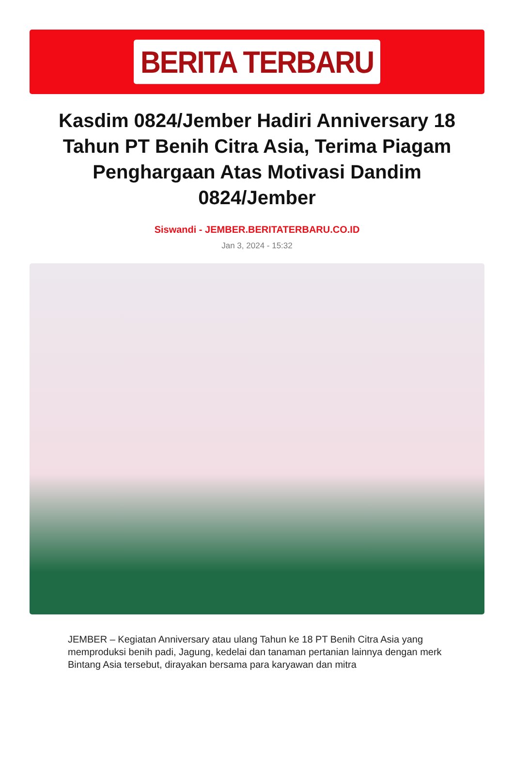BERITA TERBARU
Kasdim 0824/Jember Hadiri Anniversary 18 Tahun PT Benih Citra Asia, Terima Piagam Penghargaan Atas Motivasi Dandim 0824/Jember
Siswandi - JEMBER.BERITATERBARU.CO.ID
Jan 3, 2024 - 15:32
JEMBER – Kegiatan Anniversary atau ulang Tahun ke 18 PT Benih Citra Asia yang memproduksi benih padi, Jagung, kedelai dan tanaman pertanian lainnya dengan merk Bintang Asia tersebut, dirayakan bersama para karyawan dan mitra